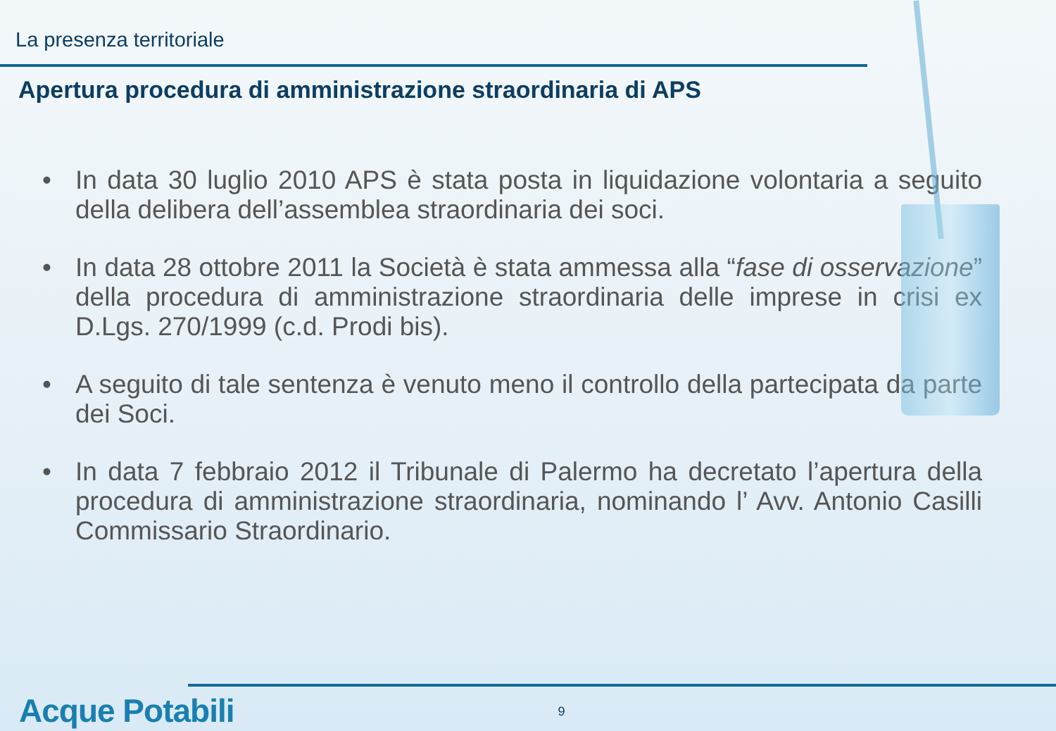La presenza territoriale
Apertura procedura di amministrazione straordinaria di APS
• In data 30 luglio 2010 APS è stata posta in liquidazione volontaria a seguito della delibera dell’assemblea straordinaria dei soci.
• In data 28 ottobre 2011 la Società è stata ammessa alla “fase di osservazione” della procedura di amministrazione straordinaria delle imprese in crisi ex D.Lgs. 270/1999 (c.d. Prodi bis).
• A seguito di tale sentenza è venuto meno il controllo della partecipata da parte dei Soci.
• In data 7 febbraio 2012 il Tribunale di Palermo ha decretato l’apertura della procedura di amministrazione straordinaria, nominando l’ Avv. Antonio Casilli Commissario Straordinario.
Acque Potabili
9